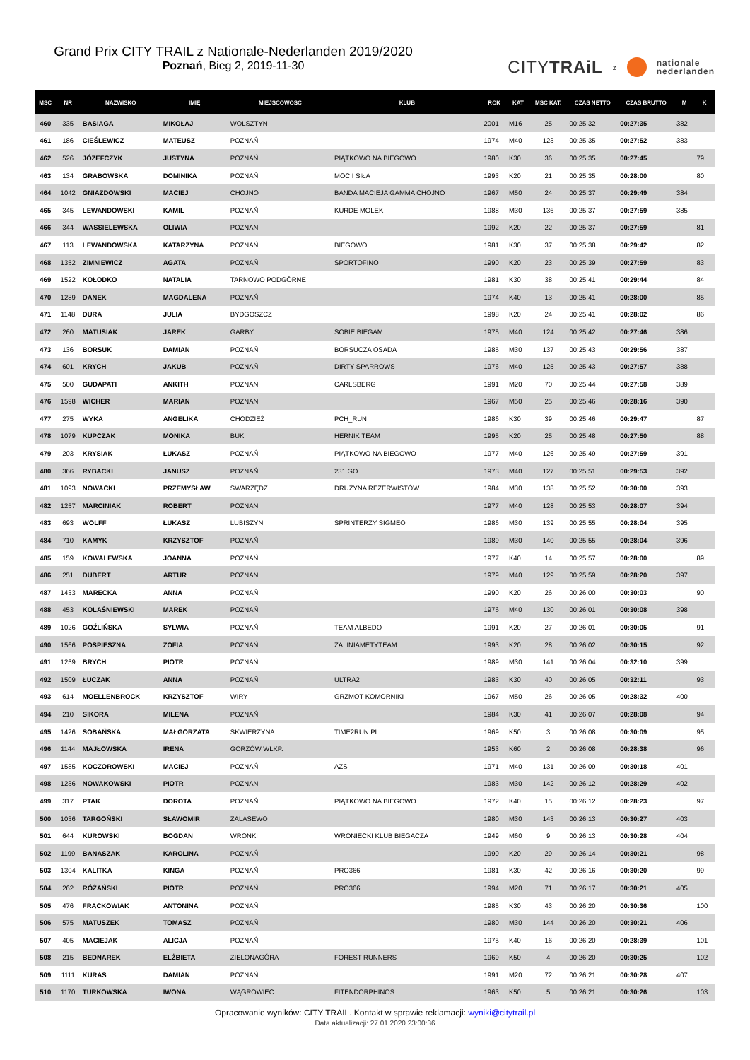Grand Prix CITY TRAIL z Nationale-Nederlanden 2019/2020
Poznań, Bieg 2, 2019-11-30
CITYTRAiL z nationale
nederlanden
| MSC | NR | NAZWISKO | IMIĘ | MIEJSCOWOŚĆ | KLUB | ROK | KAT | MSC KAT. | CZAS NETTO | CZAS BRUTTO | M | K |
| --- | --- | --- | --- | --- | --- | --- | --- | --- | --- | --- | --- | --- |
| 460 | 335 | BASIAGA | MIKOŁAJ | WOLSZTYN | | 2001 | M16 | 25 | 00:25:32 | 00:27:35 | 382 | |
| 461 | 186 | CIEŚLEWICZ | MATEUSZ | POZNAŃ | | 1974 | M40 | 123 | 00:25:35 | 00:27:52 | 383 | |
| 462 | 526 | JÓZEFCZYK | JUSTYNA | POZNAŃ | PIĄTKOWO NA BIEGOWO | 1980 | K30 | 36 | 00:25:35 | 00:27:45 | | 79 |
| 463 | 134 | GRABOWSKA | DOMINIKA | POZNAŃ | MOC I SIŁA | 1993 | K20 | 21 | 00:25:35 | 00:28:00 | | 80 |
| 464 | 1042 | GNIAZDOWSKI | MACIEJ | CHOJNO | BANDA MACIEJA GAMMA CHOJNO | 1967 | M50 | 24 | 00:25:37 | 00:29:49 | 384 | |
| 465 | 345 | LEWANDOWSKI | KAMIL | POZNAŃ | KURDE MOLEK | 1988 | M30 | 136 | 00:25:37 | 00:27:59 | 385 | |
| 466 | 344 | WASSIELEWSKA | OLIWIA | POZNAN | | 1992 | K20 | 22 | 00:25:37 | 00:27:59 | | 81 |
| 467 | 113 | LEWANDOWSKA | KATARZYNA | POZNAŃ | BIEGOWO | 1981 | K30 | 37 | 00:25:38 | 00:29:42 | | 82 |
| 468 | 1352 | ZIMNIEWICZ | AGATA | POZNAŃ | SPORTOFINO | 1990 | K20 | 23 | 00:25:39 | 00:27:59 | | 83 |
| 469 | 1522 | KOŁODKO | NATALIA | TARNOWO PODGÓRNE | | 1981 | K30 | 38 | 00:25:41 | 00:29:44 | | 84 |
| 470 | 1289 | DANEK | MAGDALENA | POZNAŃ | | 1974 | K40 | 13 | 00:25:41 | 00:28:00 | | 85 |
| 471 | 1148 | DURA | JULIA | BYDGOSZCZ | | 1998 | K20 | 24 | 00:25:41 | 00:28:02 | | 86 |
| 472 | 260 | MATUSIAK | JAREK | GARBY | SOBIE BIEGAM | 1975 | M40 | 124 | 00:25:42 | 00:27:46 | 386 | |
| 473 | 136 | BORSUK | DAMIAN | POZNAŃ | BORSUCZA OSADA | 1985 | M30 | 137 | 00:25:43 | 00:29:56 | 387 | |
| 474 | 601 | KRYCH | JAKUB | POZNAŃ | DIRTY SPARROWS | 1976 | M40 | 125 | 00:25:43 | 00:27:57 | 388 | |
| 475 | 500 | GUDAPATI | ANKITH | POZNAN | CARLSBERG | 1991 | M20 | 70 | 00:25:44 | 00:27:58 | 389 | |
| 476 | 1598 | WICHER | MARIAN | POZNAN | | 1967 | M50 | 25 | 00:25:46 | 00:28:16 | 390 | |
| 477 | 275 | WYKA | ANGELIKA | CHODZIEŻ | PCH_RUN | 1986 | K30 | 39 | 00:25:46 | 00:29:47 | | 87 |
| 478 | 1079 | KUPCZAK | MONIKA | BUK | HERNIK TEAM | 1995 | K20 | 25 | 00:25:48 | 00:27:50 | | 88 |
| 479 | 203 | KRYSIAK | ŁUKASZ | POZNAŃ | PIĄTKOWO NA BIEGOWO | 1977 | M40 | 126 | 00:25:49 | 00:27:59 | 391 | |
| 480 | 366 | RYBACKI | JANUSZ | POZNAŃ | 231 GO | 1973 | M40 | 127 | 00:25:51 | 00:29:53 | 392 | |
| 481 | 1093 | NOWACKI | PRZEMYSŁAW | SWARZĘDZ | DRUŻYNA REZERWISTÓW | 1984 | M30 | 138 | 00:25:52 | 00:30:00 | 393 | |
| 482 | 1257 | MARCINIAK | ROBERT | POZNAN | | 1977 | M40 | 128 | 00:25:53 | 00:28:07 | 394 | |
| 483 | 693 | WOLFF | ŁUKASZ | LUBISZYN | SPRINTERZY SIGMEO | 1986 | M30 | 139 | 00:25:55 | 00:28:04 | 395 | |
| 484 | 710 | KAMYK | KRZYSZTOF | POZNAŃ | | 1989 | M30 | 140 | 00:25:55 | 00:28:04 | 396 | |
| 485 | 159 | KOWALEWSKA | JOANNA | POZNAŃ | | 1977 | K40 | 14 | 00:25:57 | 00:28:00 | | 89 |
| 486 | 251 | DUBERT | ARTUR | POZNAN | | 1979 | M40 | 129 | 00:25:59 | 00:28:20 | 397 | |
| 487 | 1433 | MARECKA | ANNA | POZNAŃ | | 1990 | K20 | 26 | 00:26:00 | 00:30:03 | | 90 |
| 488 | 453 | KOLAŚNIEWSKI | MAREK | POZNAŃ | | 1976 | M40 | 130 | 00:26:01 | 00:30:08 | 398 | |
| 489 | 1026 | GOŹLIŃSKA | SYLWIA | POZNAŃ | TEAM ALBEDO | 1991 | K20 | 27 | 00:26:01 | 00:30:05 | | 91 |
| 490 | 1566 | POSPIESZNA | ZOFIA | POZNAŃ | ZALINIAMETYTEAM | 1993 | K20 | 28 | 00:26:02 | 00:30:15 | | 92 |
| 491 | 1259 | BRYCH | PIOTR | POZNAŃ | | 1989 | M30 | 141 | 00:26:04 | 00:32:10 | 399 | |
| 492 | 1509 | ŁUCZAK | ANNA | POZNAŃ | ULTRA2 | 1983 | K30 | 40 | 00:26:05 | 00:32:11 | | 93 |
| 493 | 614 | MOELLENBROCK | KRZYSZTOF | WIRY | GRZMOT KOMORNIKI | 1967 | M50 | 26 | 00:26:05 | 00:28:32 | 400 | |
| 494 | 210 | SIKORA | MILENA | POZNAŃ | | 1984 | K30 | 41 | 00:26:07 | 00:28:08 | | 94 |
| 495 | 1426 | SOBAŃSKA | MAŁGORZATA | SKWIERZYNA | TIME2RUN.PL | 1969 | K50 | 3 | 00:26:08 | 00:30:09 | | 95 |
| 496 | 1144 | MAJŁOWSKA | IRENA | GORZÓW WLKP. | | 1953 | K60 | 2 | 00:26:08 | 00:28:38 | | 96 |
| 497 | 1585 | KOCZOROWSKI | MACIEJ | POZNAŃ | AZS | 1971 | M40 | 131 | 00:26:09 | 00:30:18 | 401 | |
| 498 | 1236 | NOWAKOWSKI | PIOTR | POZNAN | | 1983 | M30 | 142 | 00:26:12 | 00:28:29 | 402 | |
| 499 | 317 | PTAK | DOROTA | POZNAŃ | PIĄTKOWO NA BIEGOWO | 1972 | K40 | 15 | 00:26:12 | 00:28:23 | | 97 |
| 500 | 1036 | TARGOŃSKI | SŁAWOMIR | ZALASEWO | | 1980 | M30 | 143 | 00:26:13 | 00:30:27 | 403 | |
| 501 | 644 | KUROWSKI | BOGDAN | WRONKI | WRONIECKI KLUB BIEGACZA | 1949 | M60 | 9 | 00:26:13 | 00:30:28 | 404 | |
| 502 | 1199 | BANASZAK | KAROLINA | POZNAŃ | | 1990 | K20 | 29 | 00:26:14 | 00:30:21 | | 98 |
| 503 | 1304 | KALITKA | KINGA | POZNAŃ | PRO366 | 1981 | K30 | 42 | 00:26:16 | 00:30:20 | | 99 |
| 504 | 262 | RÓŻAŃSKI | PIOTR | POZNAŃ | PRO366 | 1994 | M20 | 71 | 00:26:17 | 00:30:21 | 405 | |
| 505 | 476 | FRĄCKOWIAK | ANTONINA | POZNAŃ | | 1985 | K30 | 43 | 00:26:20 | 00:30:36 | | 100 |
| 506 | 575 | MATUSZEK | TOMASZ | POZNAŃ | | 1980 | M30 | 144 | 00:26:20 | 00:30:21 | 406 | |
| 507 | 405 | MACIEJAK | ALICJA | POZNAŃ | | 1975 | K40 | 16 | 00:26:20 | 00:28:39 | | 101 |
| 508 | 215 | BEDNAREK | ELŻBIETA | ZIELONAGÓRA | FOREST RUNNERS | 1969 | K50 | 4 | 00:26:20 | 00:30:25 | | 102 |
| 509 | 1111 | KURAS | DAMIAN | POZNAŃ | | 1991 | M20 | 72 | 00:26:21 | 00:30:28 | 407 | |
| 510 | 1170 | TURKOWSKA | IWONA | WĄGROWIEC | FITENDORPHINOS | 1963 | K50 | 5 | 00:26:21 | 00:30:26 | | 103 |
Opracowanie wyników: CITY TRAIL. Kontakt w sprawie reklamacji: wyniki@citytrail.pl
Data aktualizacji: 27.01.2020 23:00:36